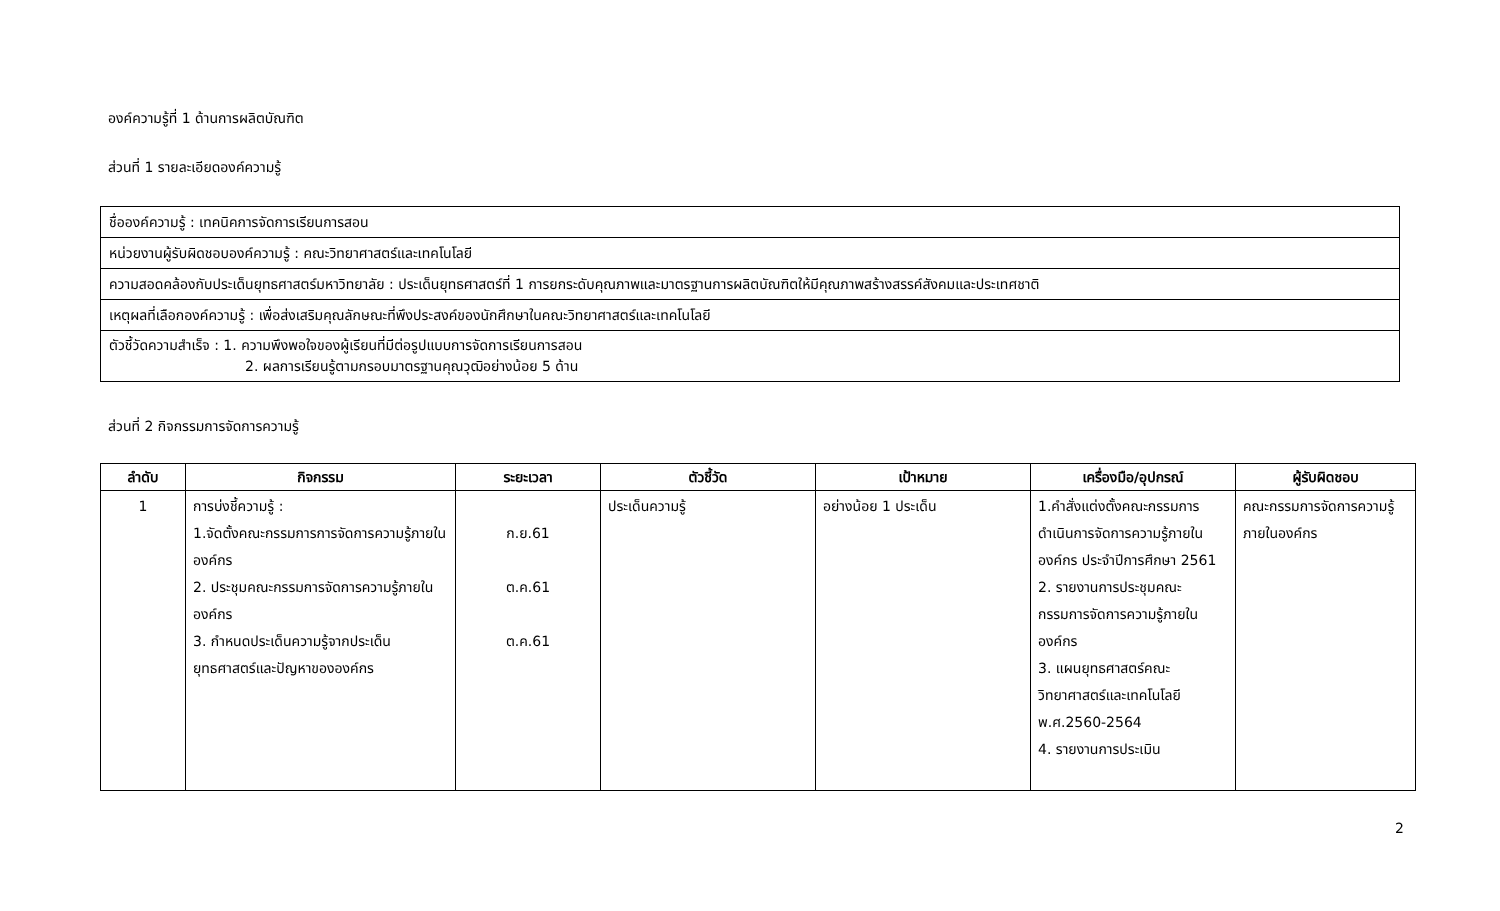องค์ความรู้ที่ 1 ด้านการผลิตบัณฑิต
ส่วนที่ 1 รายละเอียดองค์ความรู้
| ชื่อองค์ความรู้ : เทคนิคการจัดการเรียนการสอน |
| หน่วยงานผู้รับผิดชอบองค์ความรู้ : คณะวิทยาศาสตร์และเทคโนโลยี |
| ความสอดคล้องกับประเด็นยุทธศาสตร์มหาวิทยาลัย : ประเด็นยุทธศาสตร์ที่ 1 การยกระดับคุณภาพและมาตรฐานการผลิตบัณฑิตให้มีคุณภาพสร้างสรรค์สังคมและประเทศชาติ |
| เหตุผลที่เลือกองค์ความรู้ : เพื่อส่งเสริมคุณลักษณะที่พึงประสงค์ของนักศึกษาในคณะวิทยาศาสตร์และเทคโนโลยี |
| ตัวชี้วัดความสำเร็จ : 1. ความพึงพอใจของผู้เรียนที่มีต่อรูปแบบการจัดการเรียนการสอน 2. ผลการเรียนรู้ตามกรอบมาตรฐานคุณวุฒิอย่างน้อย 5 ด้าน |
ส่วนที่ 2 กิจกรรมการจัดการความรู้
| ลำดับ | กิจกรรม | ระยะเวลา | ตัวชี้วัด | เป้าหมาย | เครื่องมือ/อุปกรณ์ | ผู้รับผิดชอบ |
| --- | --- | --- | --- | --- | --- | --- |
| 1 | การบ่งชี้ความรู้ : 1.จัดตั้งคณะกรรมการการจัดการความรู้ภายในองค์กร 2. ประชุมคณะกรรมการจัดการความรู้ภายในองค์กร 3. กำหนดประเด็นความรู้จากประเด็นยุทธศาสตร์และปัญหาขององค์กร | ก.ย.61 ต.ค.61 ต.ค.61 | ประเด็นความรู้ | อย่างน้อย 1 ประเด็น | 1.คำสั่งแต่งตั้งคณะกรรมการดำเนินการจัดการความรู้ภายในองค์กร ประจำปีการศึกษา 2561 2. รายงานการประชุมคณะกรรมการจัดการความรู้ภายในองค์กร 3. แผนยุทธศาสตร์คณะวิทยาศาสตร์และเทคโนโลยี พ.ศ.2560-2564 4. รายงานการประเมิน | คณะกรรมการจัดการความรู้ภายในองค์กร |
2